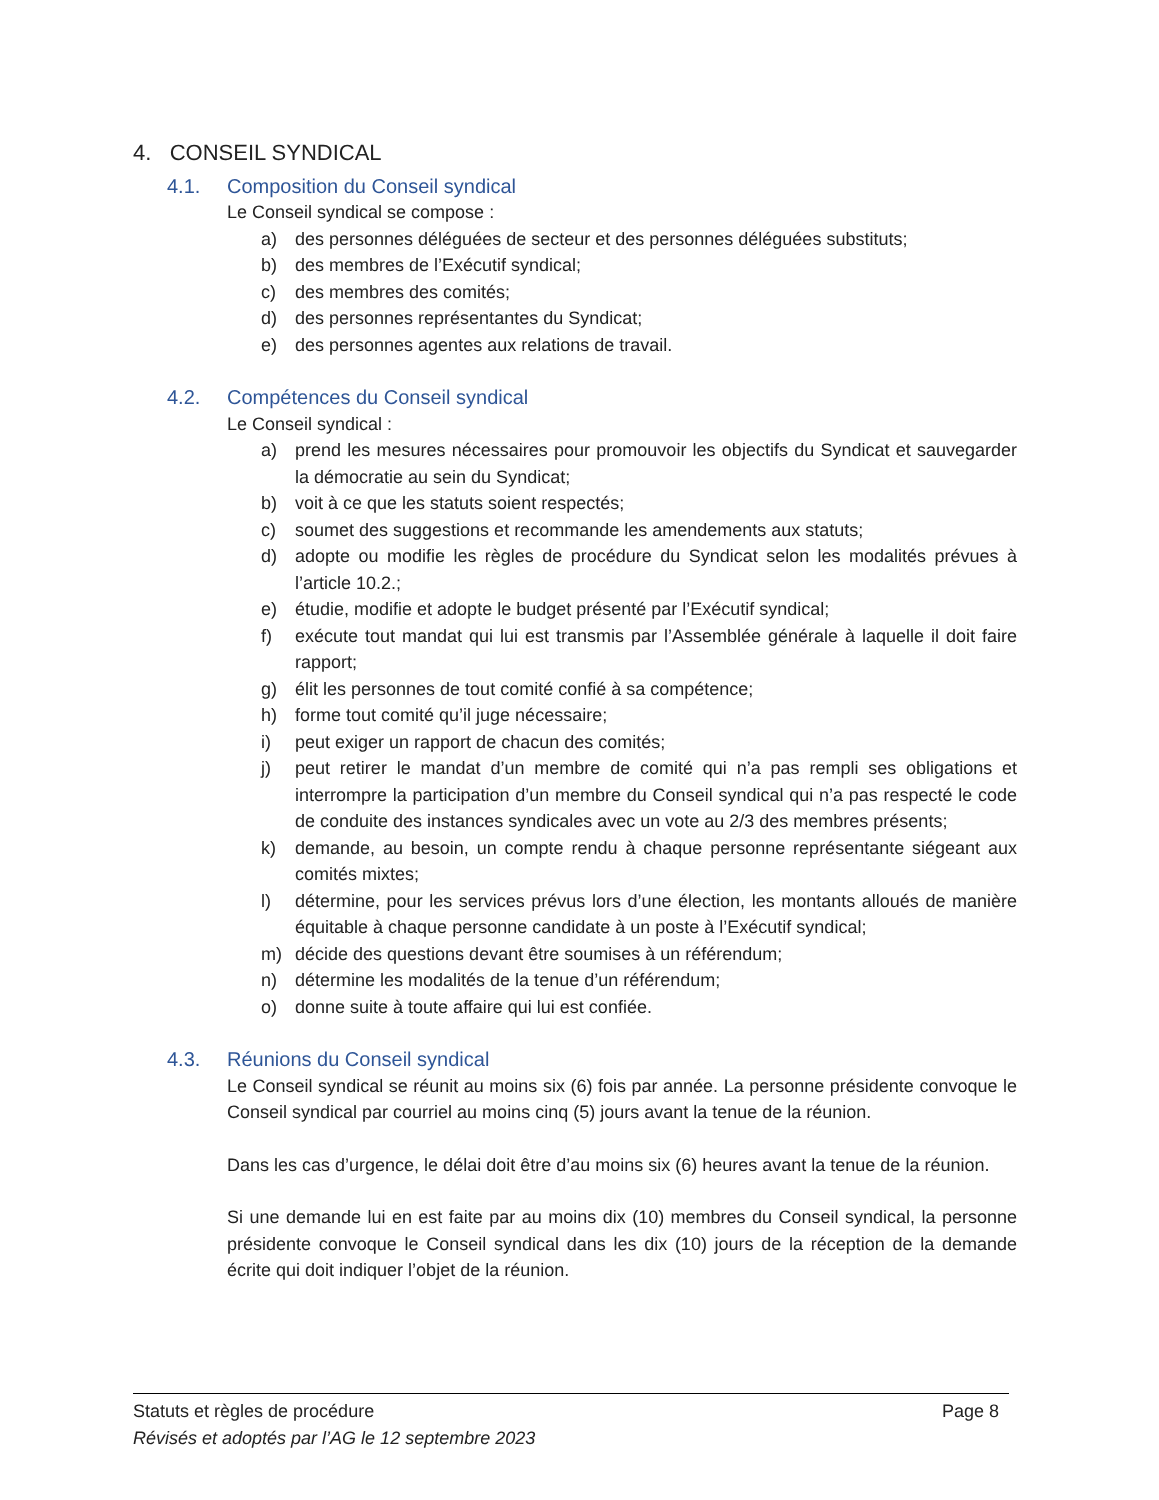4. CONSEIL SYNDICAL
4.1. Composition du Conseil syndical
Le Conseil syndical se compose :
a) des personnes déléguées de secteur et des personnes déléguées substituts;
b) des membres de l’Exécutif syndical;
c) des membres des comités;
d) des personnes représentantes du Syndicat;
e) des personnes agentes aux relations de travail.
4.2. Compétences du Conseil syndical
Le Conseil syndical :
a) prend les mesures nécessaires pour promouvoir les objectifs du Syndicat et sauvegarder la démocratie au sein du Syndicat;
b) voit à ce que les statuts soient respectés;
c) soumet des suggestions et recommande les amendements aux statuts;
d) adopte ou modifie les règles de procédure du Syndicat selon les modalités prévues à l’article 10.2.;
e) étudie, modifie et adopte le budget présenté par l’Exécutif syndical;
f) exécute tout mandat qui lui est transmis par l’Assemblée générale à laquelle il doit faire rapport;
g) élit les personnes de tout comité confié à sa compétence;
h) forme tout comité qu’il juge nécessaire;
i) peut exiger un rapport de chacun des comités;
j) peut retirer le mandat d’un membre de comité qui n’a pas rempli ses obligations et interrompre la participation d’un membre du Conseil syndical qui n’a pas respecté le code de conduite des instances syndicales avec un vote au 2/3 des membres présents;
k) demande, au besoin, un compte rendu à chaque personne représentante siégeant aux comités mixtes;
l) détermine, pour les services prévus lors d’une élection, les montants alloués de manière équitable à chaque personne candidate à un poste à l’Exécutif syndical;
m) décide des questions devant être soumises à un référendum;
n) détermine les modalités de la tenue d’un référendum;
o) donne suite à toute affaire qui lui est confiée.
4.3. Réunions du Conseil syndical
Le Conseil syndical se réunit au moins six (6) fois par année. La personne présidente convoque le Conseil syndical par courriel au moins cinq (5) jours avant la tenue de la réunion.
Dans les cas d’urgence, le délai doit être d’au moins six (6) heures avant la tenue de la réunion.
Si une demande lui en est faite par au moins dix (10) membres du Conseil syndical, la personne présidente convoque le Conseil syndical dans les dix (10) jours de la réception de la demande écrite qui doit indiquer l’objet de la réunion.
Statuts et règles de procédure Page 8
Révisés et adoptés par l’AG le 12 septembre 2023